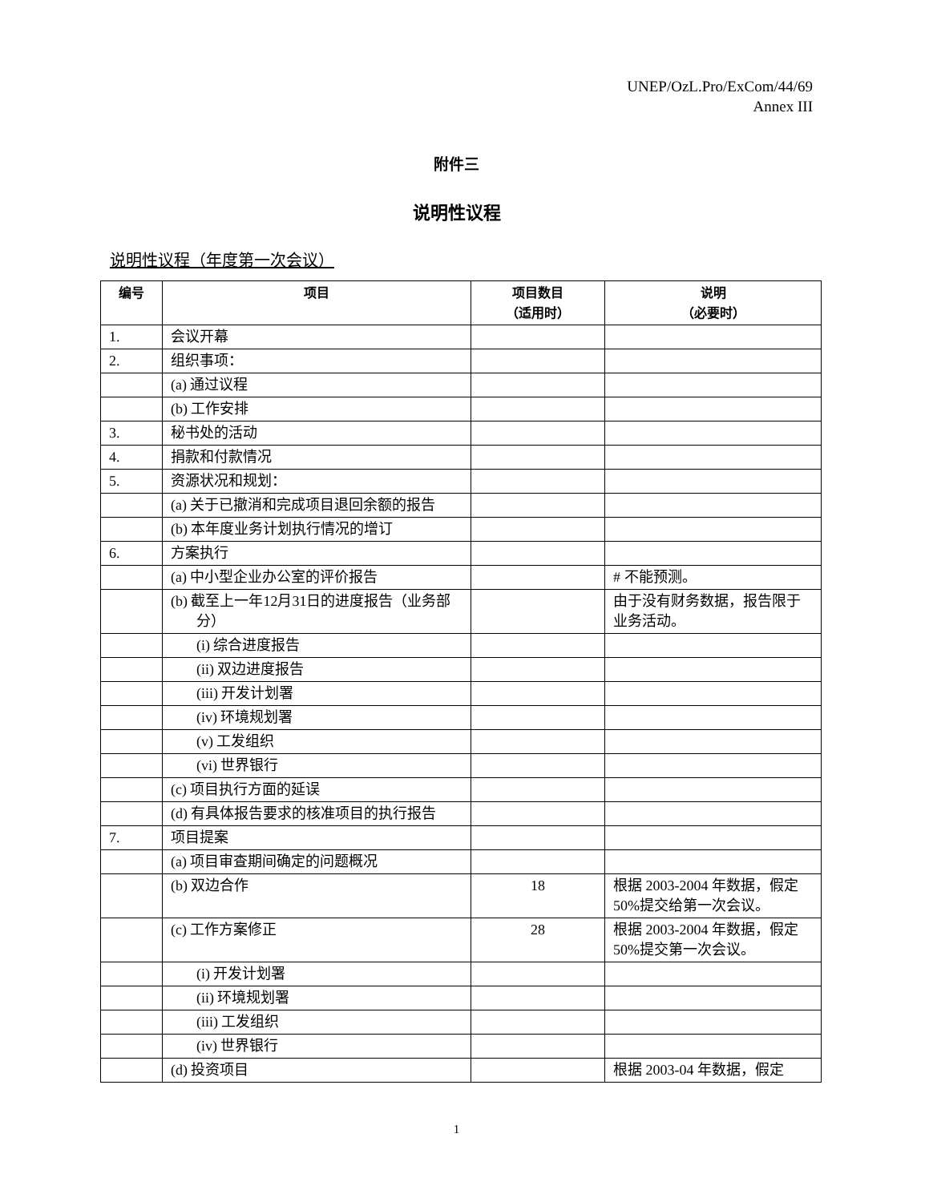UNEP/OzL.Pro/ExCom/44/69
Annex III
附件三
说明性议程
说明性议程（年度第一次会议）
| 编号 | 项目 | 项目数目 （适用时） | 说明 （必要时） |
| --- | --- | --- | --- |
| 1. | 会议开幕 | | |
| 2. | 组织事项： | | |
| | (a) 通过议程 | | |
| | (b) 工作安排 | | |
| 3. | 秘书处的活动 | | |
| 4. | 捐款和付款情况 | | |
| 5. | 资源状况和规划： | | |
| | (a) 关于已撤消和完成项目退回余额的报告 | | |
| | (b) 本年度业务计划执行情况的增订 | | |
| 6. | 方案执行 | | |
| | (a) 中小型企业办公室的评价报告 | | # 不能预测。 |
| | (b) 截至上一年12月31日的进度报告（业务部分） | | 由于没有财务数据，报告限于业务活动。 |
| | (i) 综合进度报告 | | |
| | (ii) 双边进度报告 | | |
| | (iii) 开发计划署 | | |
| | (iv) 环境规划署 | | |
| | (v) 工发组织 | | |
| | (vi) 世界银行 | | |
| | (c) 项目执行方面的延误 | | |
| | (d) 有具体报告要求的核准项目的执行报告 | | |
| 7. | 项目提案 | | |
| | (a) 项目审查期间确定的问题概况 | | |
| | (b) 双边合作 | 18 | 根据 2003-2004 年数据，假定 50%提交给第一次会议。 |
| | (c) 工作方案修正 | 28 | 根据 2003-2004 年数据，假定 50%提交第一次会议。 |
| | (i) 开发计划署 | | |
| | (ii) 环境规划署 | | |
| | (iii) 工发组织 | | |
| | (iv) 世界银行 | | |
| | (d) 投资项目 | | 根据 2003-04 年数据，假定 |
1